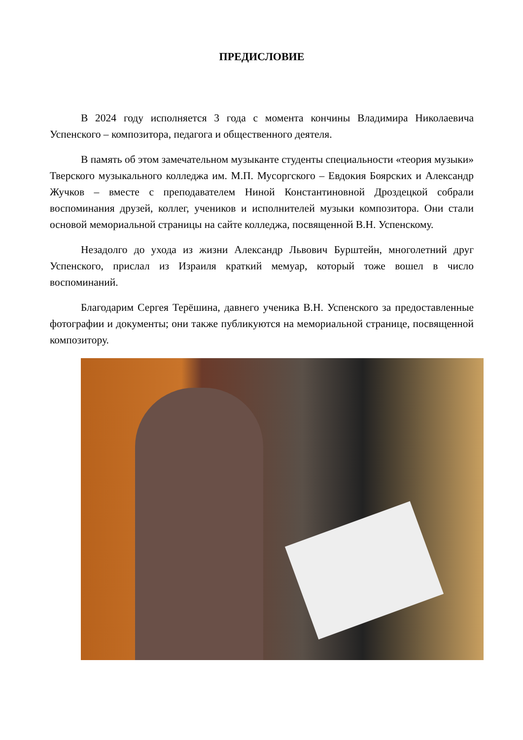ПРЕДИСЛОВИЕ
В 2024 году исполняется 3 года с момента кончины Владимира Николаевича Успенского – композитора, педагога и общественного деятеля.
В память об этом замечательном музыканте студенты специальности «теория музыки» Тверского музыкального колледжа им. М.П. Мусоргского – Евдокия Боярских и Александр Жучков – вместе с преподавателем Ниной Константиновной Дроздецкой собрали воспоминания друзей, коллег, учеников и исполнителей музыки композитора. Они стали основой мемориальной страницы на сайте колледжа, посвященной В.Н. Успенскому.
Незадолго до ухода из жизни Александр Львович Бурштейн, многолетний друг Успенского, прислал из Израиля краткий мемуар, который тоже вошел в число воспоминаний.
Благодарим Сергея Терёшина, давнего ученика В.Н. Успенского за предоставленные фотографии и документы; они также публикуются на мемориальной странице, посвященной композитору.